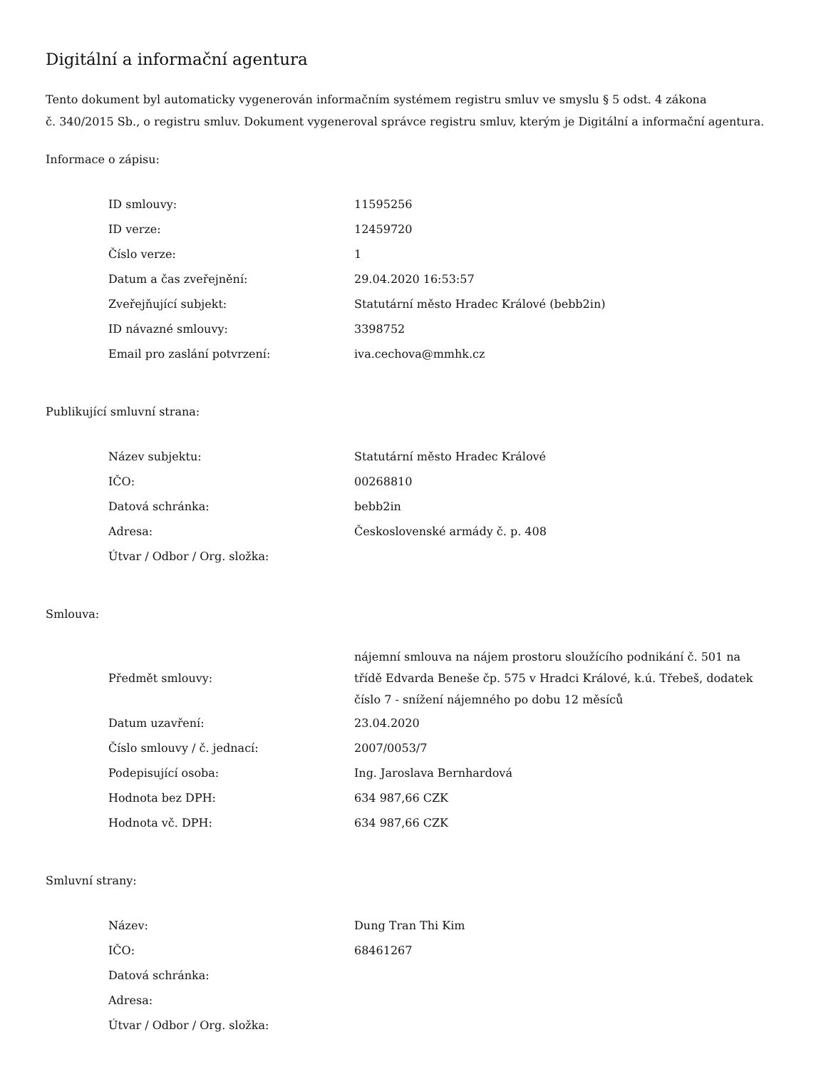Digitální a informační agentura
Tento dokument byl automaticky vygenerován informačním systémem registru smluv ve smyslu § 5 odst. 4 zákona
č. 340/2015 Sb., o registru smluv. Dokument vygeneroval správce registru smluv, kterým je Digitální a informační agentura.
Informace o zápisu:
| ID smlouvy: | 11595256 |
| ID verze: | 12459720 |
| Číslo verze: | 1 |
| Datum a čas zveřejnění: | 29.04.2020 16:53:57 |
| Zveřejňující subjekt: | Statutární město Hradec Králové (bebb2in) |
| ID návazné smlouvy: | 3398752 |
| Email pro zaslání potvrzení: | iva.cechova@mmhk.cz |
Publikující smluvní strana:
| Název subjektu: | Statutární město Hradec Králové |
| IČO: | 00268810 |
| Datová schránka: | bebb2in |
| Adresa: | Československé armády č. p. 408 |
| Útvar / Odbor / Org. složka: | |
Smlouva:
| Předmět smlouvy: | nájemní smlouva na nájem prostoru sloužícího podnikání č. 501 na třídě Edvarda Beneše čp. 575 v Hradci Králové, k.ú. Třebeš, dodatek číslo 7 - snížení nájemného po dobu 12 měsíců |
| Datum uzavření: | 23.04.2020 |
| Číslo smlouvy / č. jednací: | 2007/0053/7 |
| Podepisující osoba: | Ing. Jaroslava Bernhardová |
| Hodnota bez DPH: | 634 987,66 CZK |
| Hodnota vč. DPH: | 634 987,66 CZK |
Smluvní strany:
| Název: | Dung Tran Thi Kim |
| IČO: | 68461267 |
| Datová schránka: | |
| Adresa: | |
| Útvar / Odbor / Org. složka: | |